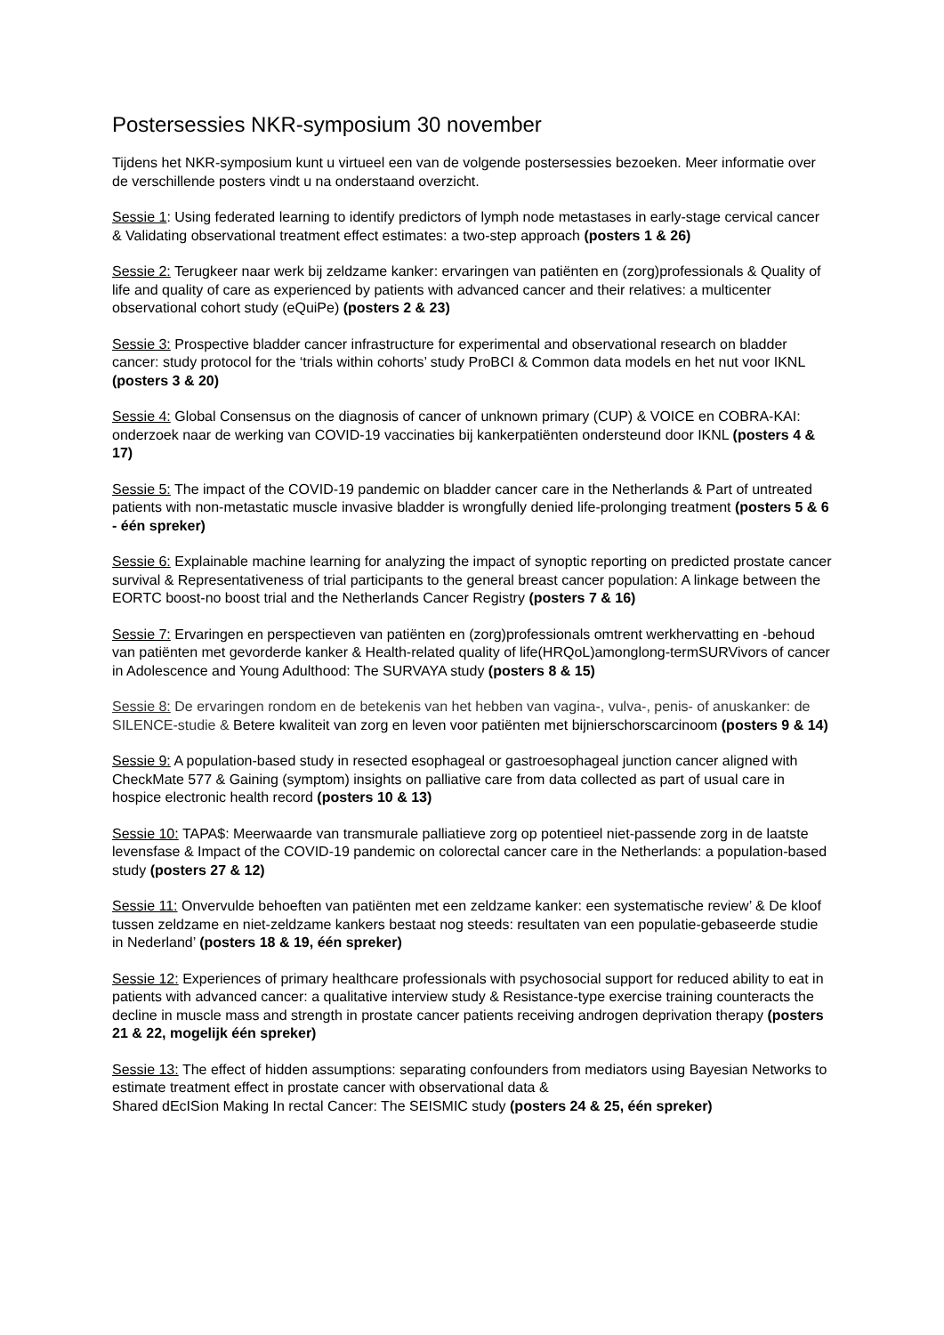Postersessies NKR-symposium 30 november
Tijdens het NKR-symposium kunt u virtueel een van de volgende postersessies bezoeken. Meer informatie over de verschillende posters vindt u na onderstaand overzicht.
Sessie 1: Using federated learning to identify predictors of lymph node metastases in early-stage cervical cancer & Validating observational treatment effect estimates: a two-step approach (posters 1 & 26)
Sessie 2: Terugkeer naar werk bij zeldzame kanker: ervaringen van patiënten en (zorg)professionals & Quality of life and quality of care as experienced by patients with advanced cancer and their relatives: a multicenter observational cohort study (eQuiPe) (posters 2 & 23)
Sessie 3: Prospective bladder cancer infrastructure for experimental and observational research on bladder cancer: study protocol for the ‘trials within cohorts’ study ProBCI & Common data models en het nut voor IKNL (posters 3 & 20)
Sessie 4: Global Consensus on the diagnosis of cancer of unknown primary (CUP) & VOICE en COBRA-KAI: onderzoek naar de werking van COVID-19 vaccinaties bij kankerpatiënten ondersteund door IKNL (posters 4 & 17)
Sessie 5: The impact of the COVID-19 pandemic on bladder cancer care in the Netherlands & Part of untreated patients with non-metastatic muscle invasive bladder is wrongfully denied life-prolonging treatment (posters 5 & 6 - één spreker)
Sessie 6: Explainable machine learning for analyzing the impact of synoptic reporting on predicted prostate cancer survival & Representativeness of trial participants to the general breast cancer population: A linkage between the EORTC boost-no boost trial and the Netherlands Cancer Registry (posters 7 & 16)
Sessie 7: Ervaringen en perspectieven van patiënten en (zorg)professionals omtrent werkhervatting en -behoud van patiënten met gevorderde kanker & Health-related quality of life(HRQoL)amonglong-termSURVivors of cancer in Adolescence and Young Adulthood: The SURVAYA study (posters 8 & 15)
Sessie 8: De ervaringen rondom en de betekenis van het hebben van vagina-, vulva-, penis- of anuskanker: de SILENCE-studie & Betere kwaliteit van zorg en leven voor patiënten met bijnierschorscarcinoom (posters 9 & 14)
Sessie 9: A population-based study in resected esophageal or gastroesophageal junction cancer aligned with CheckMate 577 & Gaining (symptom) insights on palliative care from data collected as part of usual care in hospice electronic health record (posters 10 & 13)
Sessie 10: TAPA$: Meerwaarde van transmurale palliatieve zorg op potentieel niet-passende zorg in de laatste levensfase & Impact of the COVID-19 pandemic on colorectal cancer care in the Netherlands: a population-based study (posters 27 & 12)
Sessie 11: Onvervulde behoeften van patiënten met een zeldzame kanker: een systematische review’ & De kloof tussen zeldzame en niet-zeldzame kankers bestaat nog steeds: resultaten van een populatie-gebaseerde studie in Nederland’ (posters 18 & 19, één spreker)
Sessie 12: Experiences of primary healthcare professionals with psychosocial support for reduced ability to eat in patients with advanced cancer: a qualitative interview study & Resistance-type exercise training counteracts the decline in muscle mass and strength in prostate cancer patients receiving androgen deprivation therapy (posters 21 & 22, mogelijk één spreker)
Sessie 13: The effect of hidden assumptions: separating confounders from mediators using Bayesian Networks to estimate treatment effect in prostate cancer with observational data &
Shared dEcISion Making In rectal Cancer: The SEISMIC study (posters 24 & 25, één spreker)